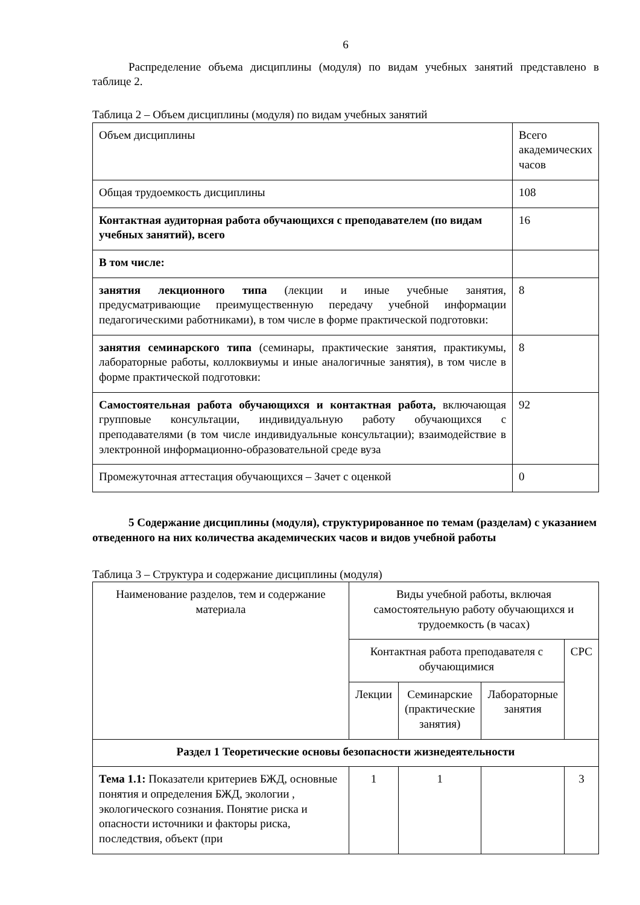6
Распределение объема дисциплины (модуля) по видам учебных занятий представлено в таблице 2.
Таблица 2 – Объем дисциплины (модуля) по видам учебных занятий
| Объем дисциплины | Всего академических часов |
| Общая трудоемкость дисциплины | 108 |
| Контактная аудиторная работа обучающихся с преподавателем (по видам учебных занятий), всего | 16 |
| В том числе: | |
| занятия лекционного типа (лекции и иные учебные занятия, предусматривающие преимущественную передачу учебной информации педагогическими работниками), в том числе в форме практической подготовки: | 8 |
| занятия семинарского типа (семинары, практические занятия, практикумы, лабораторные работы, коллоквиумы и иные аналогичные занятия), в том числе в форме практической подготовки: | 8 |
| Самостоятельная работа обучающихся и контактная работа, включающая групповые консультации, индивидуальную работу обучающихся с преподавателями (в том числе индивидуальные консультации); взаимодействие в электронной информационно-образовательной среде вуза | 92 |
| Промежуточная аттестация обучающихся – Зачет с оценкой | 0 |
5 Содержание дисциплины (модуля), структурированное по темам (разделам) с указанием отведенного на них количества академических часов и видов учебной работы
Таблица 3 – Структура и содержание дисциплины (модуля)
| Наименование разделов, тем и содержание материала | Виды учебной работы, включая самостоятельную работу обучающихся и трудоемкость (в часах) | | | |
| | Контактная работа преподавателя с обучающимися | | | СРС |
| | Лекции | Семинарские (практические занятия) | Лабораторные занятия | |
| Раздел 1 Теоретические основы безопасности жизнедеятельности | | | | |
| Тема 1.1: Показатели критериев БЖД, основные понятия и определения БЖД, экологии , экологического сознания. Понятие риска и опасности источники и факторы риска, последствия, объект (при | 1 | 1 | | 3 |